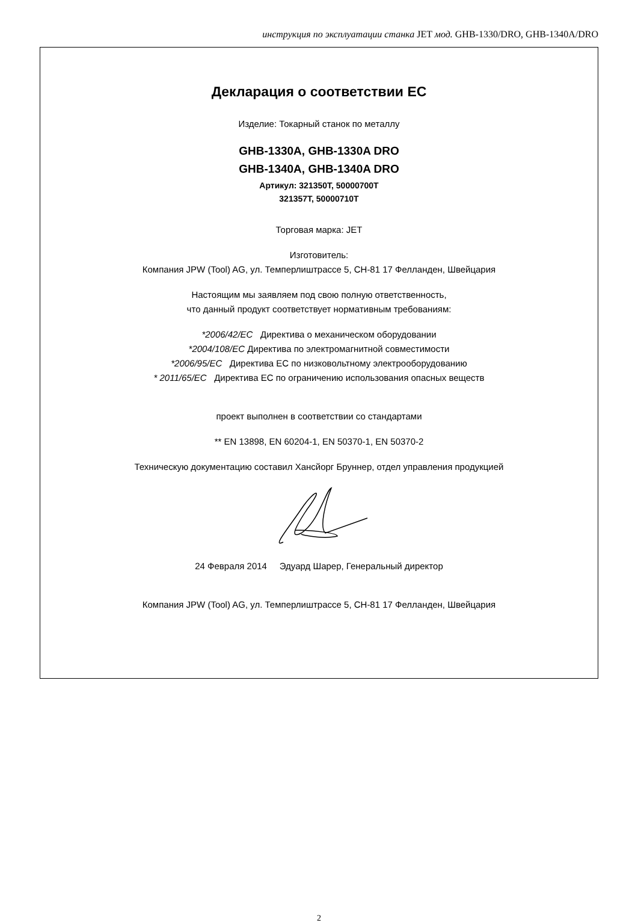инструкция по эксплуатации станка JET мод. GHB-1330/DRO, GHB-1340A/DRO
Декларация о соответствии ЕС
Изделие: Токарный станок по металлу
GHB-1330A, GHB-1330A DRO
GHB-1340A, GHB-1340A DRO
Артикул: 321350T, 50000700T
321357T, 50000710T
Торговая марка: JET
Изготовитель:
Компания JPW (Tool) AG, ул. Темперлиштрассе 5, CH-81 17 Фелланден, Швейцария
Настоящим мы заявляем под свою полную ответственность,
что данный продукт соответствует нормативным требованиям:
*2006/42/EC Директива о механическом оборудовании
*2004/108/EC Директива по электромагнитной совместимости
*2006/95/EC Директива ЕС по низковольтному электрооборудованию
* 2011/65/EC Директива ЕС по ограничению использования опасных веществ
проект выполнен в соответствии со стандартами
** EN 13898, EN 60204-1, EN 50370-1, EN 50370-2
Техническую документацию составил Хансйорг Бруннер, отдел управления продукцией
24 Февраля 2014 Эдуард Шарер, Генеральный директор
Компания JPW (Tool) AG, ул. Темперлиштрассе 5, CH-81 17 Фелланден, Швейцария
2